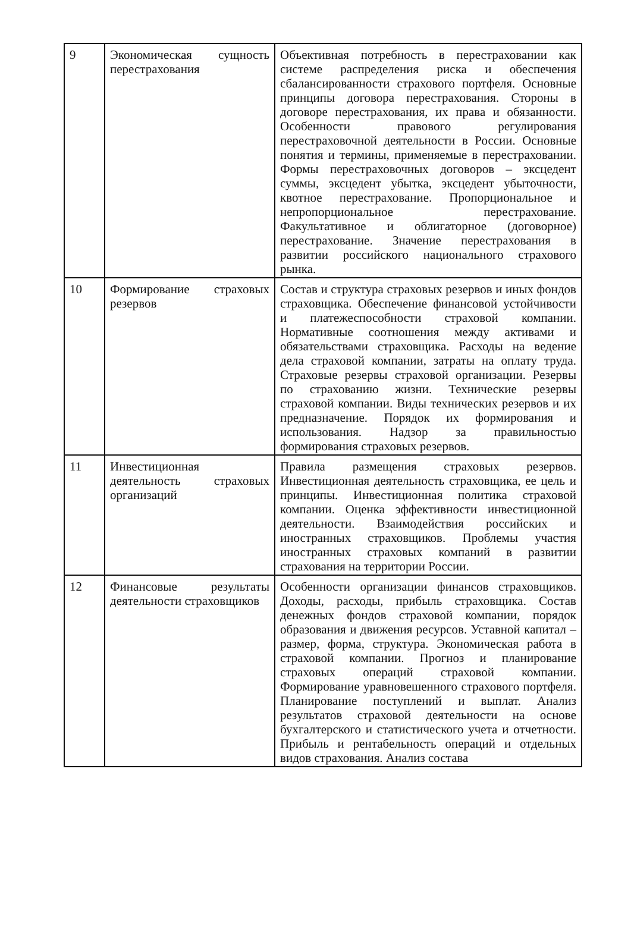| 9 | Экономическая сущность перестрахования | Объективная потребность в перестраховании как системе распределения риска и обеспечения сбалансированности страхового портфеля. Основные принципы договора перестрахования. Стороны в договоре перестрахования, их права и обязанности. Особенности правового регулирования перестраховочной деятельности в России. Основные понятия и термины, применяемые в перестраховании. Формы перестраховочных договоров – эксцедент суммы, эксцедент убытка, эксцедент убыточности, квотное перестрахование. Пропорциональное и непропорциональное перестрахование. Факультативное и облигаторное (договорное) перестрахование. Значение перестрахования в развитии российского национального страхового рынка. |
| 10 | Формирование страховых резервов | Состав и структура страховых резервов и иных фондов страховщика. Обеспечение финансовой устойчивости и платежеспособности страховой компании. Нормативные соотношения между активами и обязательствами страховщика. Расходы на ведение дела страховой компании, затраты на оплату труда. Страховые резервы страховой организации. Резервы по страхованию жизни. Технические резервы страховой компании. Виды технических резервов и их предназначение. Порядок их формирования и использования. Надзор за правильностью формирования страховых резервов. |
| 11 | Инвестиционная деятельность страховых организаций | Правила размещения страховых резервов. Инвестиционная деятельность страховщика, ее цель и принципы. Инвестиционная политика страховой компании. Оценка эффективности инвестиционной деятельности. Взаимодействия российских и иностранных страховщиков. Проблемы участия иностранных страховых компаний в развитии страхования на территории России. |
| 12 | Финансовые результаты деятельности страховщиков | Особенности организации финансов страховщиков. Доходы, расходы, прибыль страховщика. Состав денежных фондов страховой компании, порядок образования и движения ресурсов. Уставной капитал – размер, форма, структура. Экономическая работа в страховой компании. Прогноз и планирование страховых операций страховой компании. Формирование уравновешенного страхового портфеля. Планирование поступлений и выплат. Анализ результатов страховой деятельности на основе бухгалтерского и статистического учета и отчетности. Прибыль и рентабельность операций и отдельных видов страхования. Анализ состава |